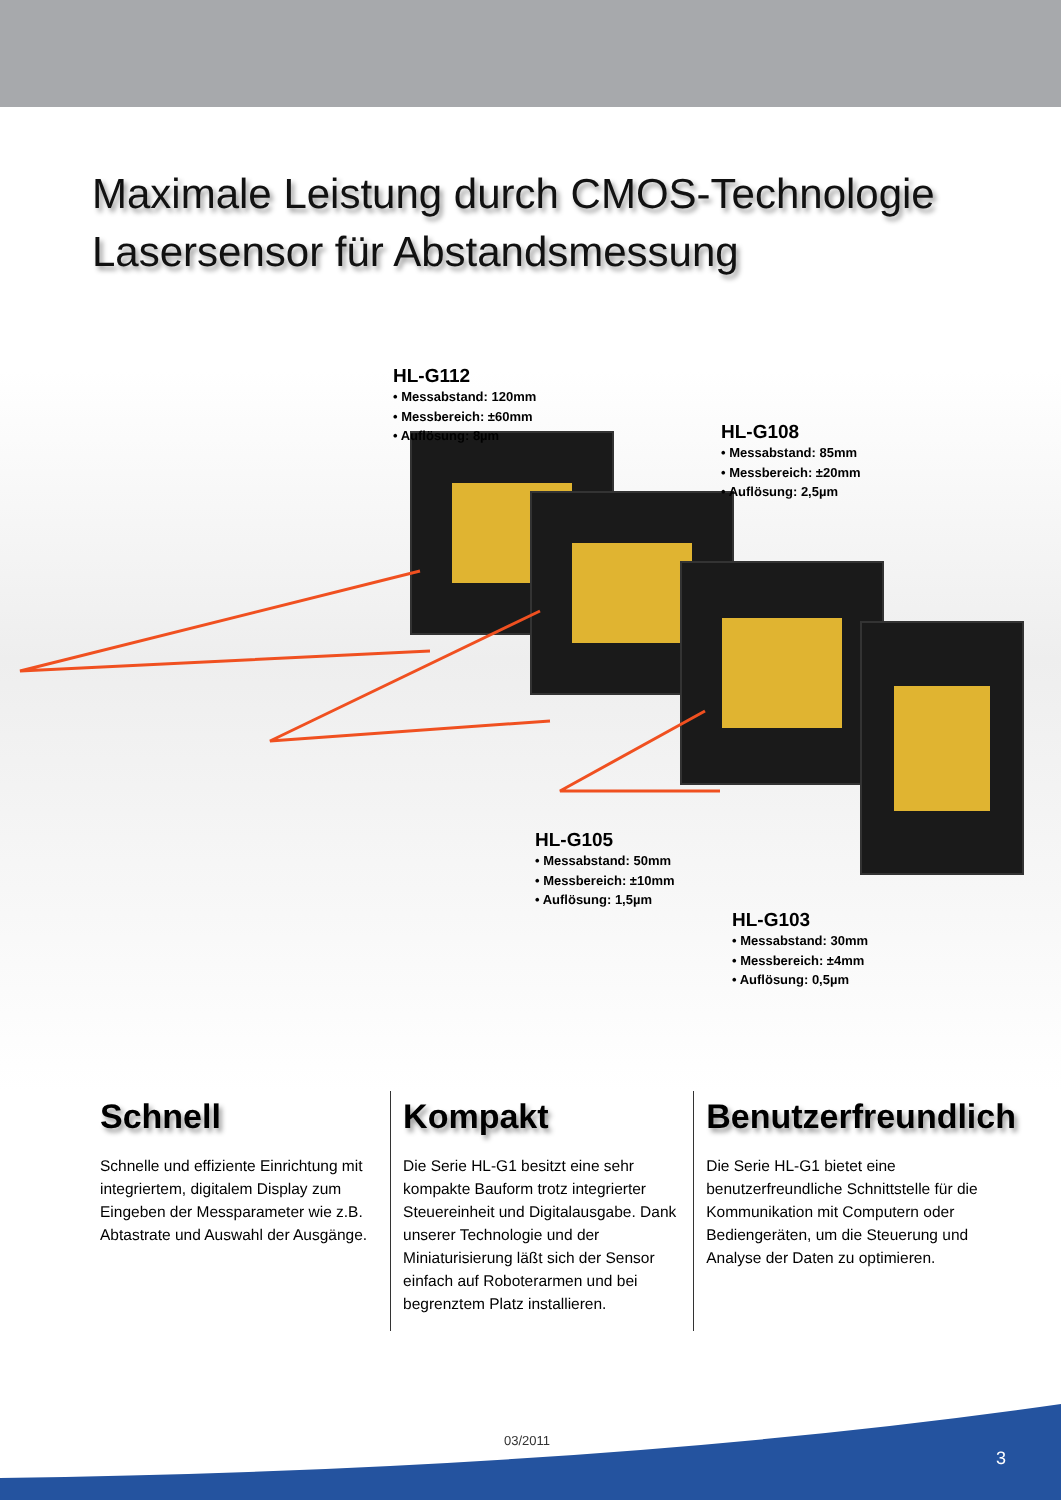Maximale Leistung durch CMOS-Technologie
Lasersensor für Abstandsmessung
HL-G112
• Messabstand: 120mm
• Messbereich: ±60mm
• Auflösung: 8µm
HL-G108
• Messabstand: 85mm
• Messbereich: ±20mm
• Auflösung: 2,5µm
HL-G105
• Messabstand: 50mm
• Messbereich: ±10mm
• Auflösung: 1,5µm
HL-G103
• Messabstand: 30mm
• Messbereich: ±4mm
• Auflösung: 0,5µm
Schnell
Schnelle und effiziente Einrichtung mit integriertem, digitalem Display zum Eingeben der Messparameter wie z.B. Abtastrate und Auswahl der Ausgänge.
Kompakt
Die Serie HL-G1 besitzt eine sehr kompakte Bauform trotz integrierter Steuereinheit und Digitalausgabe. Dank unserer Technologie und der Miniaturisierung läßt sich der Sensor einfach auf Roboterarmen und bei begrenztem Platz installieren.
Benutzerfreundlich
Die Serie HL-G1 bietet eine benutzerfreundliche Schnittstelle für die Kommunikation mit Computern oder Bediengeräten, um die Steuerung und Analyse der Daten zu optimieren.
03/2011
3